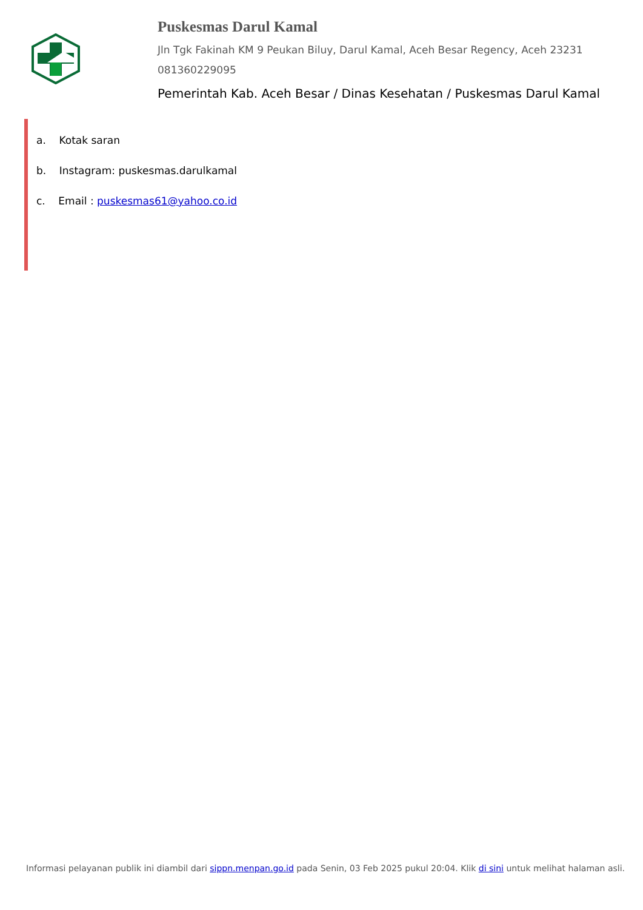Puskesmas Darul Kamal
Jln Tgk Fakinah KM 9 Peukan Biluy, Darul Kamal, Aceh Besar Regency, Aceh 23231
081360229095
Pemerintah Kab. Aceh Besar / Dinas Kesehatan / Puskesmas Darul Kamal
a. Kotak saran
b. Instagram: puskesmas.darulkamal
c. Email : puskesmas61@yahoo.co.id
Informasi pelayanan publik ini diambil dari sippn.menpan.go.id pada Senin, 03 Feb 2025 pukul 20:04. Klik di sini untuk melihat halaman asli.